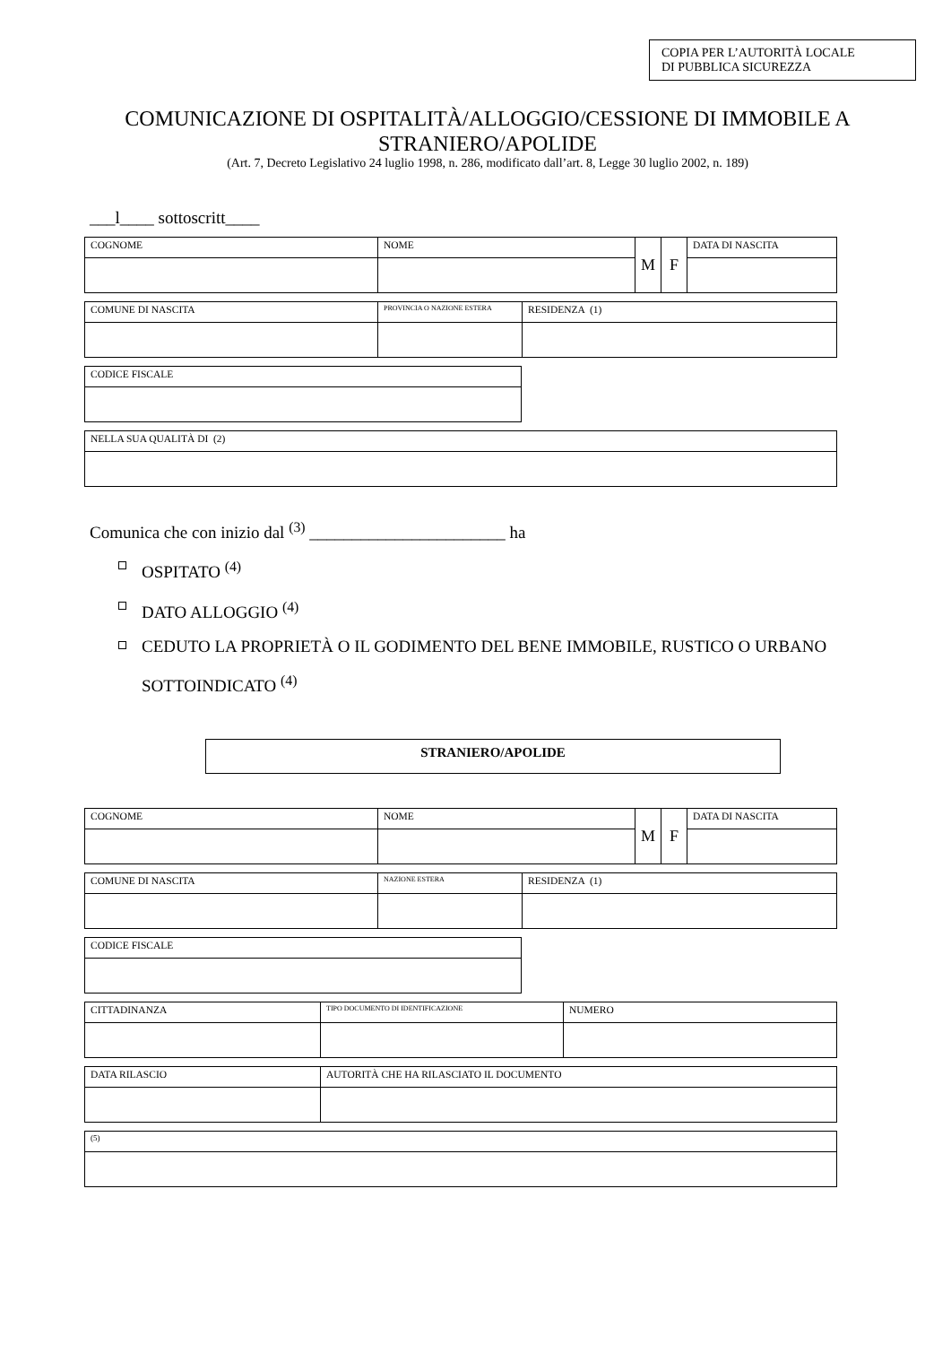COPIA PER L’AUTORITÀ LOCALE
DI PUBBLICA SICUREZZA
COMUNICAZIONE DI OSPITALITÀ/ALLOGGIO/CESSIONE DI IMMOBILE A STRANIERO/APOLIDE
(Art. 7, Decreto Legislativo 24 luglio 1998, n. 286, modificato dall’art. 8, Legge 30 luglio 2002, n. 189)
___l____ sottoscritt____
| COGNOME | NOME | M | F | DATA DI NASCITA |
| COMUNE DI NASCITA | PROVINCIA O NAZIONE ESTERA | RESIDENZA (1) |
| CODICE FISCALE |
| NELLA SUA QUALITÀ DI (2) |
Comunica che con inizio dal <sup>(3)</sup> _______________________ ha
OSPITATO <sup>(4)</sup>
DATO ALLOGGIO <sup>(4)</sup>
CEDUTO LA PROPRIETÀ O IL GODIMENTO DEL BENE IMMOBILE, RUSTICO O URBANO SOTTOINDICATO <sup>(4)</sup>
STRANIERO/APOLIDE
| COGNOME | NOME | M | F | DATA DI NASCITA |
| COMUNE DI NASCITA | NAZIONE ESTERA | RESIDENZA (1) |
| CODICE FISCALE |
| CITTADINANZA | TIPO DOCUMENTO DI IDENTIFICAZIONE | NUMERO |
| DATA RILASCIO | AUTORITÀ CHE HA RILASCIATO IL DOCUMENTO |
| (5) |